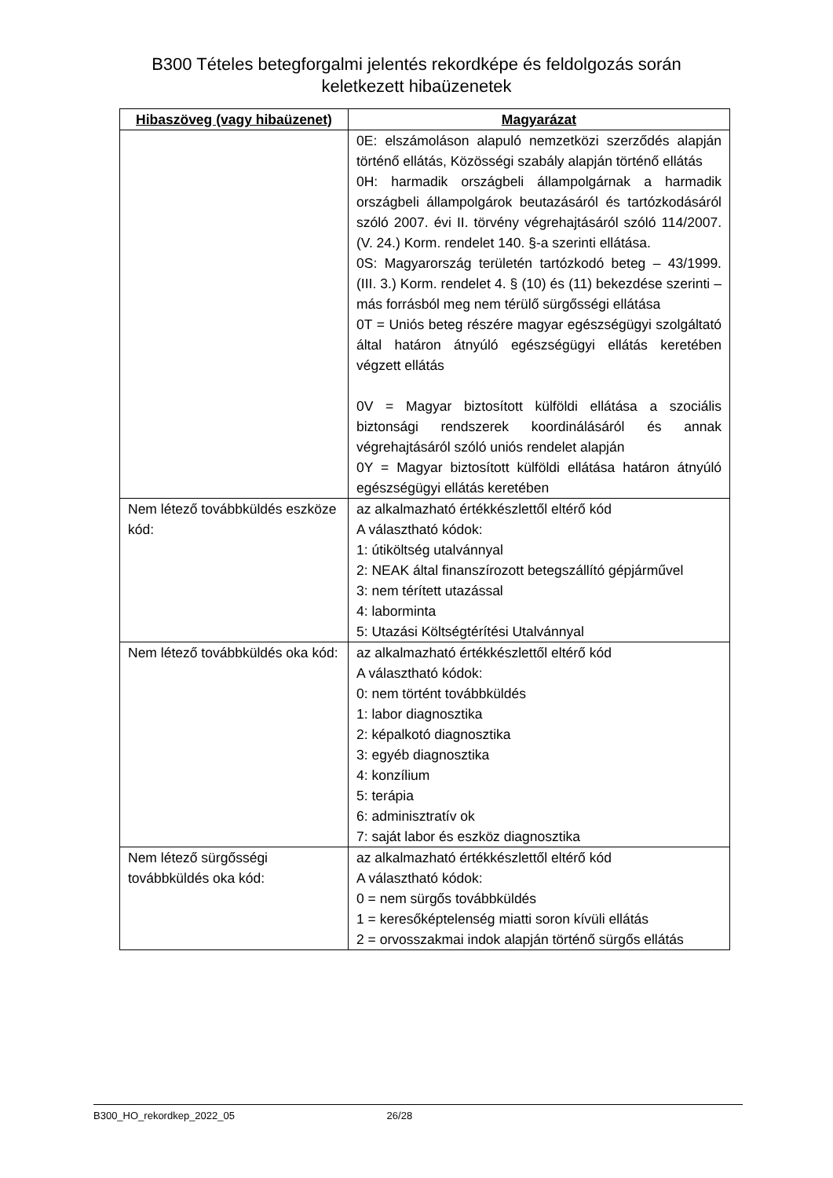B300 Tételes betegforgalmi jelentés rekordképe és feldolgozás során
keletkezett hibaüzenetek
| Hibaszöveg (vagy hibaüzenet) | Magyarázat |
| --- | --- |
| | 0E: elszámoláson alapuló nemzetközi szerződés alapján történő ellátás, Közösségi szabály alapján történő ellátás 0H: harmadik országbeli állampolgárnak a harmadik országbeli állampolgárok beutazásáról és tartózkodásáról szóló 2007. évi II. törvény végrehajtásáról szóló 114/2007. (V. 24.) Korm. rendelet 140. §-a szerinti ellátása. 0S: Magyarország területén tartózkodó beteg – 43/1999. (III. 3.) Korm. rendelet 4. § (10) és (11) bekezdése szerinti – más forrásból meg nem térülő sürgősségi ellátása 0T = Uniós beteg részére magyar egészségügyi szolgáltató által határon átnyúló egészségügyi ellátás keretében végzett ellátás 0V = Magyar biztosított külföldi ellátása a szociális biztonsági rendszerek koordinálásáról és annak végrehajtásáról szóló uniós rendelet alapján 0Y = Magyar biztosított külföldi ellátása határon átnyúló egészségügyi ellátás keretében |
| Nem létező továbbküldés eszköze kód: | az alkalmazható értékkészlettől eltérő kód A választható kódok: 1: útiköltség utalvánnyal 2: NEAK által finanszírozott betegszállító gépjárművel 3: nem térített utazással 4: laborminta 5: Utazási Költségtérítési Utalvánnyal |
| Nem létező továbbküldés oka kód: | az alkalmazható értékkészlettől eltérő kód A választható kódok: 0: nem történt továbbküldés 1: labor diagnosztika 2: képalkotó diagnosztika 3: egyéb diagnosztika 4: konzílium 5: terápia 6: adminisztratív ok 7: saját labor és eszköz diagnosztika |
| Nem létező sürgősségi továbbküldés oka kód: | az alkalmazható értékkészlettől eltérő kód A választható kódok: 0 = nem sürgős továbbküldés 1 = keresőképtelenség miatti soron kívüli ellátás 2 = orvosszakmai indok alapján történő sürgős ellátás |
B300_HO_rekordkep_2022_05 26/28